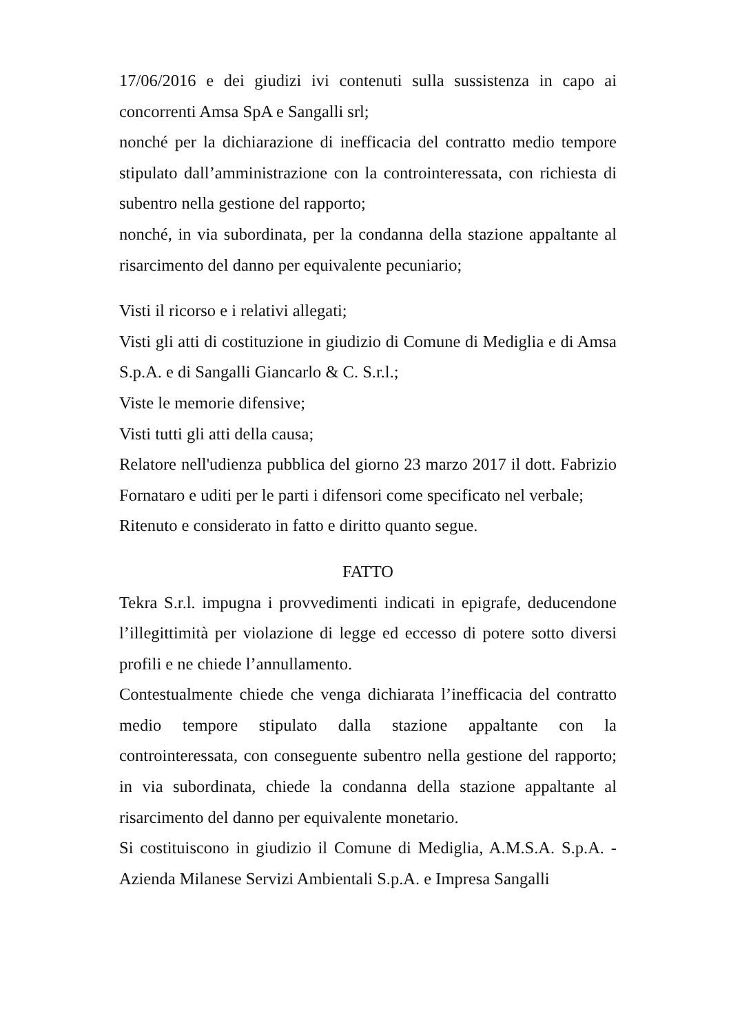17/06/2016 e dei giudizi ivi contenuti sulla sussistenza in capo ai concorrenti Amsa SpA e Sangalli srl;
nonché per la dichiarazione di inefficacia del contratto medio tempore stipulato dall’amministrazione con la controinteressata, con richiesta di subentro nella gestione del rapporto;
nonché, in via subordinata, per la condanna della stazione appaltante al risarcimento del danno per equivalente pecuniario;
Visti il ricorso e i relativi allegati;
Visti gli atti di costituzione in giudizio di Comune di Mediglia e di Amsa S.p.A. e di Sangalli Giancarlo & C. S.r.l.;
Viste le memorie difensive;
Visti tutti gli atti della causa;
Relatore nell'udienza pubblica del giorno 23 marzo 2017 il dott. Fabrizio Fornataro e uditi per le parti i difensori come specificato nel verbale;
Ritenuto e considerato in fatto e diritto quanto segue.
FATTO
Tekra S.r.l. impugna i provvedimenti indicati in epigrafe, deducendone l’illegittimità per violazione di legge ed eccesso di potere sotto diversi profili e ne chiede l’annullamento.
Contestualmente chiede che venga dichiarata l’inefficacia del contratto medio tempore stipulato dalla stazione appaltante con la controinteressata, con conseguente subentro nella gestione del rapporto; in via subordinata, chiede la condanna della stazione appaltante al risarcimento del danno per equivalente monetario.
Si costituiscono in giudizio il Comune di Mediglia, A.M.S.A. S.p.A. - Azienda Milanese Servizi Ambientali S.p.A. e Impresa Sangalli